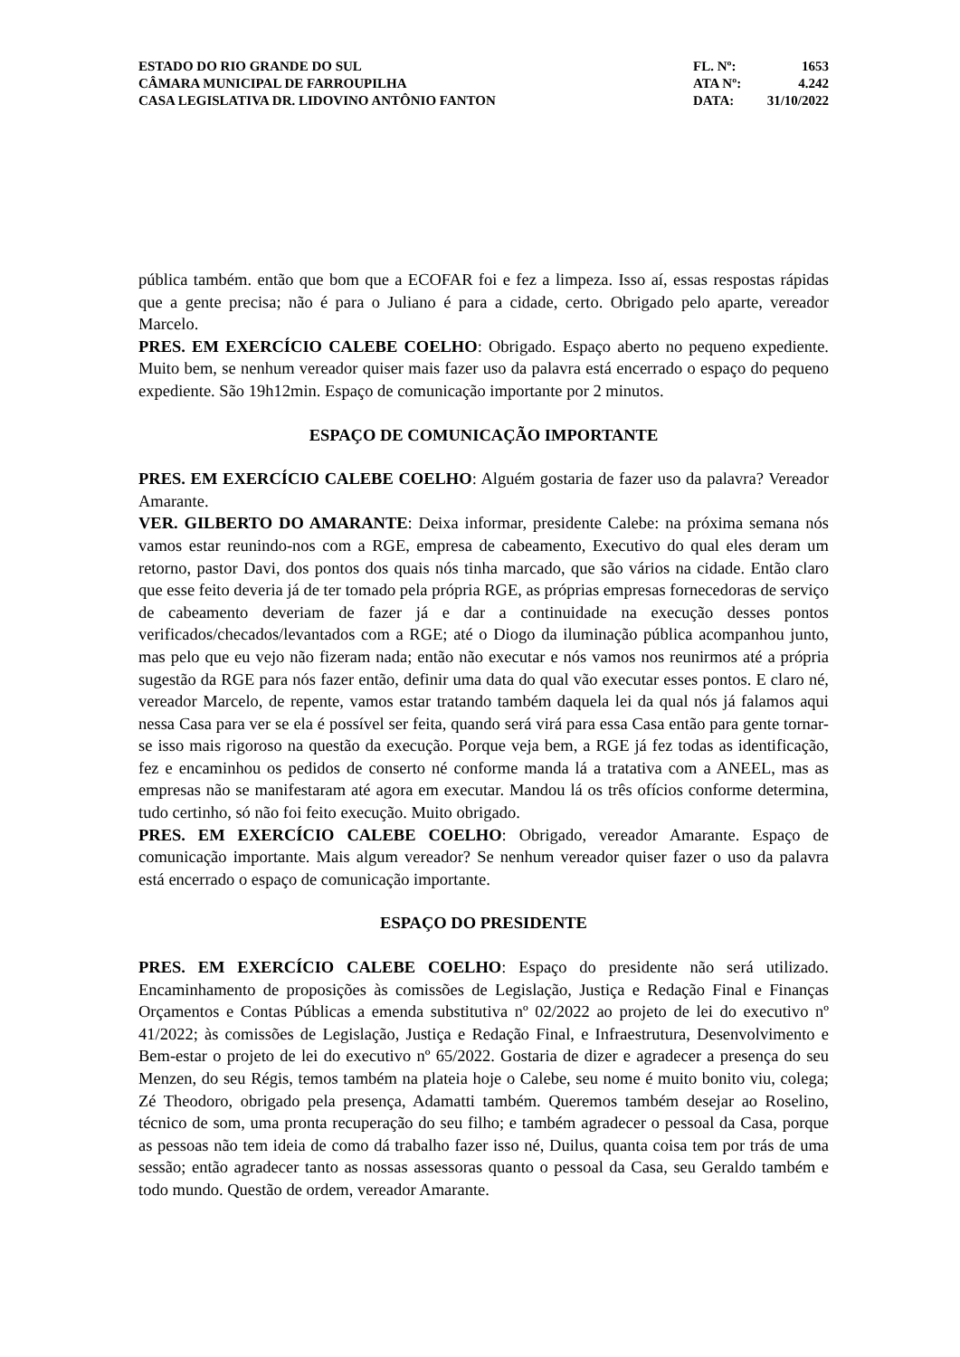ESTADO DO RIO GRANDE DO SUL
CÂMARA MUNICIPAL DE FARROUPILHA
CASA LEGISLATIVA DR. LIDOVINO ANTÔNIO FANTON
FL. Nº: 1653
ATA Nº: 4.242
DATA: 31/10/2022
pública também. então que bom que a ECOFAR foi e fez a limpeza. Isso aí, essas respostas rápidas que a gente precisa; não é para o Juliano é para a cidade, certo. Obrigado pelo aparte, vereador Marcelo.
PRES. EM EXERCÍCIO CALEBE COELHO: Obrigado. Espaço aberto no pequeno expediente. Muito bem, se nenhum vereador quiser mais fazer uso da palavra está encerrado o espaço do pequeno expediente. São 19h12min. Espaço de comunicação importante por 2 minutos.
ESPAÇO DE COMUNICAÇÃO IMPORTANTE
PRES. EM EXERCÍCIO CALEBE COELHO: Alguém gostaria de fazer uso da palavra? Vereador Amarante.
VER. GILBERTO DO AMARANTE: Deixa informar, presidente Calebe: na próxima semana nós vamos estar reunindo-nos com a RGE, empresa de cabeamento, Executivo do qual eles deram um retorno, pastor Davi, dos pontos dos quais nós tinha marcado, que são vários na cidade. Então claro que esse feito deveria já de ter tomado pela própria RGE, as próprias empresas fornecedoras de serviço de cabeamento deveriam de fazer já e dar a continuidade na execução desses pontos verificados/checados/levantados com a RGE; até o Diogo da iluminação pública acompanhou junto, mas pelo que eu vejo não fizeram nada; então não executar e nós vamos nos reunirmos até a própria sugestão da RGE para nós fazer então, definir uma data do qual vão executar esses pontos. E claro né, vereador Marcelo, de repente, vamos estar tratando também daquela lei da qual nós já falamos aqui nessa Casa para ver se ela é possível ser feita, quando será virá para essa Casa então para gente tornar-se isso mais rigoroso na questão da execução. Porque veja bem, a RGE já fez todas as identificação, fez e encaminhou os pedidos de conserto né conforme manda lá a tratativa com a ANEEL, mas as empresas não se manifestaram até agora em executar. Mandou lá os três ofícios conforme determina, tudo certinho, só não foi feito execução. Muito obrigado.
PRES. EM EXERCÍCIO CALEBE COELHO: Obrigado, vereador Amarante. Espaço de comunicação importante. Mais algum vereador? Se nenhum vereador quiser fazer o uso da palavra está encerrado o espaço de comunicação importante.
ESPAÇO DO PRESIDENTE
PRES. EM EXERCÍCIO CALEBE COELHO: Espaço do presidente não será utilizado. Encaminhamento de proposições às comissões de Legislação, Justiça e Redação Final e Finanças Orçamentos e Contas Públicas a emenda substitutiva nº 02/2022 ao projeto de lei do executivo nº 41/2022; às comissões de Legislação, Justiça e Redação Final, e Infraestrutura, Desenvolvimento e Bem-estar o projeto de lei do executivo nº 65/2022. Gostaria de dizer e agradecer a presença do seu Menzen, do seu Régis, temos também na plateia hoje o Calebe, seu nome é muito bonito viu, colega; Zé Theodoro, obrigado pela presença, Adamatti também. Queremos também desejar ao Roselino, técnico de som, uma pronta recuperação do seu filho; e também agradecer o pessoal da Casa, porque as pessoas não tem ideia de como dá trabalho fazer isso né, Duilus, quanta coisa tem por trás de uma sessão; então agradecer tanto as nossas assessoras quanto o pessoal da Casa, seu Geraldo também e todo mundo. Questão de ordem, vereador Amarante.